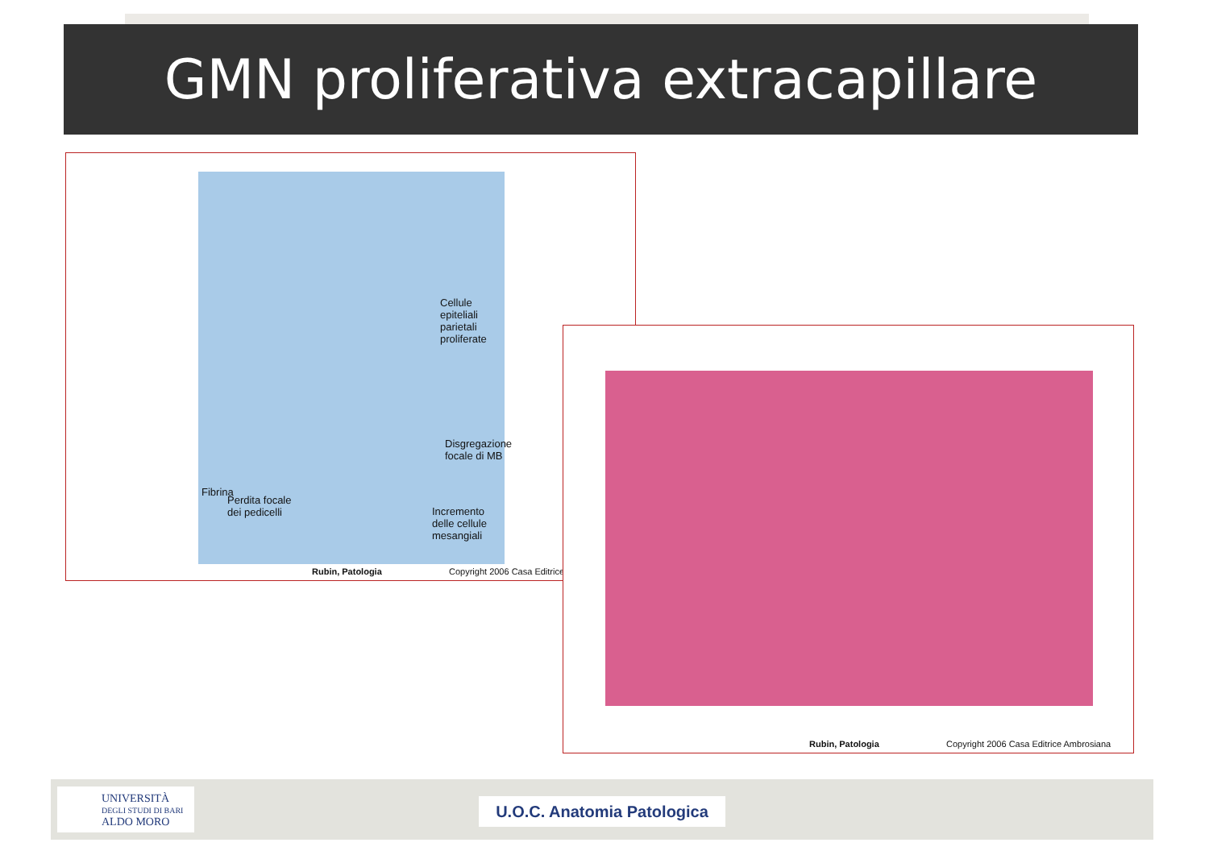GMN proliferativa extracapillare
Cellule epiteliali parietali proliferate
Fibrina
Disgregazione focale di MB
Perdita focale dei pedicelli
Incremento delle cellule mesangiali
Rubin, Patologia Copyright 2006 Casa Editrice
Rubin, Patologia
Copyright 2006 Casa Editrice Ambrosiana
UNIVERSITÀ
DEGLI STUDI DI BARI
ALDO MORO
U.O.C. Anatomia Patologica